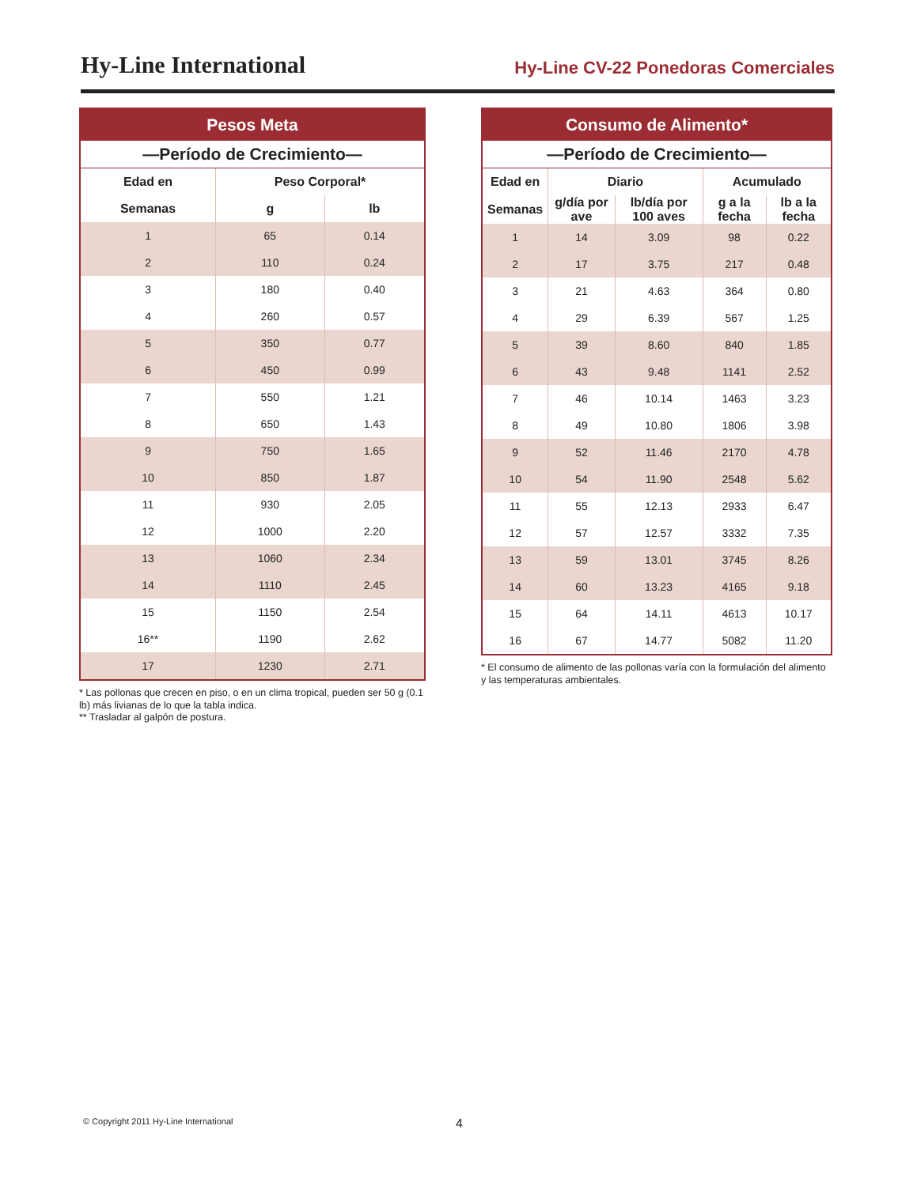Hy-Line International
Hy-Line CV-22 Ponedoras Comerciales
| Pesos Meta | | |
| --- | --- | --- |
| —Período de Crecimiento— | | |
| Edad en | Peso Corporal* | |
| Semanas | g | lb |
| 1 | 65 | 0.14 |
| 2 | 110 | 0.24 |
| 3 | 180 | 0.40 |
| 4 | 260 | 0.57 |
| 5 | 350 | 0.77 |
| 6 | 450 | 0.99 |
| 7 | 550 | 1.21 |
| 8 | 650 | 1.43 |
| 9 | 750 | 1.65 |
| 10 | 850 | 1.87 |
| 11 | 930 | 2.05 |
| 12 | 1000 | 2.20 |
| 13 | 1060 | 2.34 |
| 14 | 1110 | 2.45 |
| 15 | 1150 | 2.54 |
| 16** | 1190 | 2.62 |
| 17 | 1230 | 2.71 |
* Las pollonas que crecen en piso, o en un clima tropical, pueden ser 50 g (0.1 lb) más livianas de lo que la tabla indica.
** Trasladar al galpón de postura.
| Consumo de Alimento* | | | | |
| --- | --- | --- | --- | --- |
| —Período de Crecimiento— | | | | |
| Edad en | Diario | | Acumulado | |
| Semanas | g/día por ave | lb/día por 100 aves | g a la fecha | lb a la fecha |
| 1 | 14 | 3.09 | 98 | 0.22 |
| 2 | 17 | 3.75 | 217 | 0.48 |
| 3 | 21 | 4.63 | 364 | 0.80 |
| 4 | 29 | 6.39 | 567 | 1.25 |
| 5 | 39 | 8.60 | 840 | 1.85 |
| 6 | 43 | 9.48 | 1141 | 2.52 |
| 7 | 46 | 10.14 | 1463 | 3.23 |
| 8 | 49 | 10.80 | 1806 | 3.98 |
| 9 | 52 | 11.46 | 2170 | 4.78 |
| 10 | 54 | 11.90 | 2548 | 5.62 |
| 11 | 55 | 12.13 | 2933 | 6.47 |
| 12 | 57 | 12.57 | 3332 | 7.35 |
| 13 | 59 | 13.01 | 3745 | 8.26 |
| 14 | 60 | 13.23 | 4165 | 9.18 |
| 15 | 64 | 14.11 | 4613 | 10.17 |
| 16 | 67 | 14.77 | 5082 | 11.20 |
* El consumo de alimento de las pollonas varía con la formulación del alimento y las temperaturas ambientales.
© Copyright 2011 Hy-Line International 4